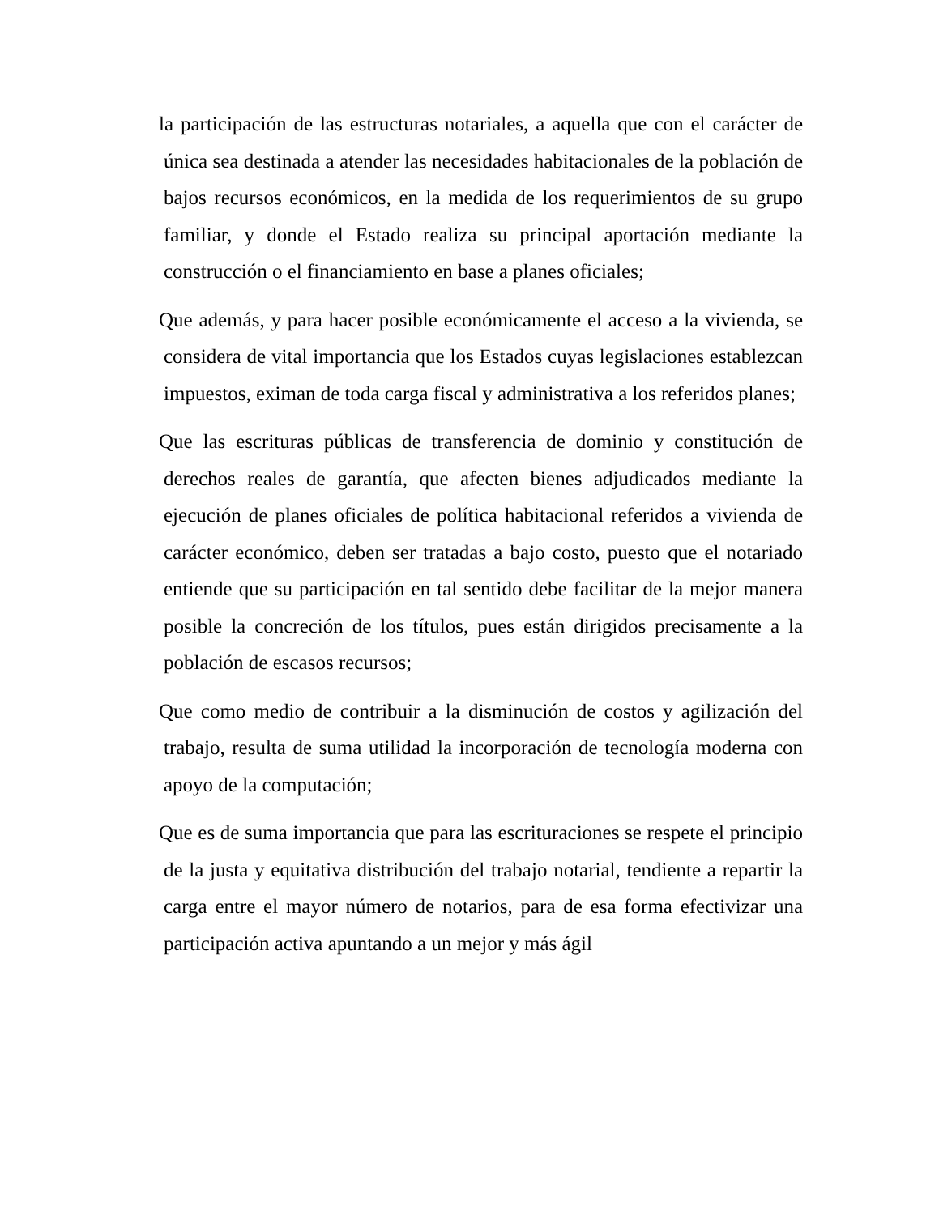la participación de las estructuras notariales, a aquella que con el carácter de única sea destinada a atender las necesidades habitacionales de la población de bajos recursos económicos, en la medida de los requerimientos de su grupo familiar, y donde el Estado realiza su principal aportación mediante la construcción o el financiamiento en base a planes oficiales;
Que además, y para hacer posible económicamente el acceso a la vivienda, se considera de vital importancia que los Estados cuyas legislaciones establezcan impuestos, eximan de toda carga fiscal y administrativa a los referidos planes;
Que las escrituras públicas de transferencia de dominio y constitución de derechos reales de garantía, que afecten bienes adjudicados mediante la ejecución de planes oficiales de política habitacional referidos a vivienda de carácter económico, deben ser tratadas a bajo costo, puesto que el notariado entiende que su participación en tal sentido debe facilitar de la mejor manera posible la concreción de los títulos, pues están dirigidos precisamente a la población de escasos recursos;
Que como medio de contribuir a la disminución de costos y agilización del trabajo, resulta de suma utilidad la incorporación de tecnología moderna con apoyo de la computación;
Que es de suma importancia que para las escrituraciones se respete el principio de la justa y equitativa distribución del trabajo notarial, tendiente a repartir la carga entre el mayor número de notarios, para de esa forma efectivizar una participación activa apuntando a un mejor y más ágil